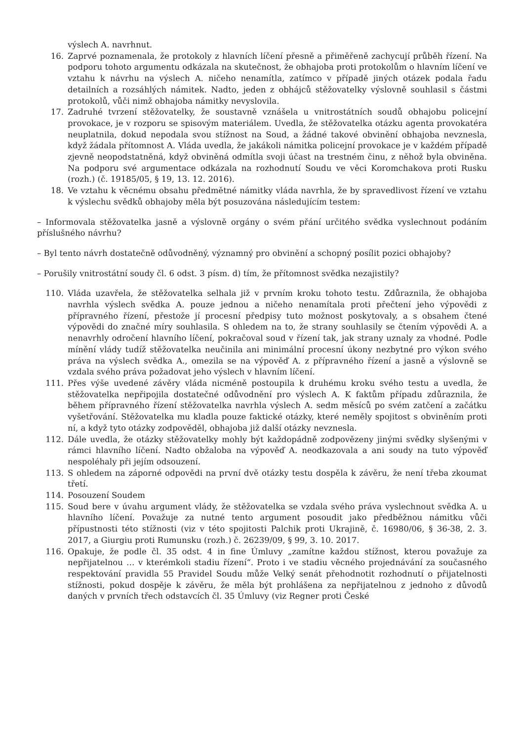výslech A. navrhnut.
16. Zaprvé poznamenala, že protokoly z hlavních líčení přesně a přiměřeně zachycují průběh řízení. Na podporu tohoto argumentu odkázala na skutečnost, že obhajoba proti protokolům o hlavním líčení ve vztahu k návrhu na výslech A. ničeho nenamítla, zatímco v případě jiných otázek podala řadu detailních a rozsáhlých námitek. Nadto, jeden z obhájců stěžovatelky výslovně souhlasil s částmi protokolů, vůči nimž obhajoba námitky nevyslovila.
17. Zadruhé tvrzení stěžovatelky, že soustavně vznášela u vnitrostátních soudů obhajobu policejní provokace, je v rozporu se spisovým materiálem. Uvedla, že stěžovatelka otázku agenta provokatéra neuplatnila, dokud nepodala svou stížnost na Soud, a žádné takové obvinění obhajoba nevznesla, když žádala přítomnost A. Vláda uvedla, že jakákoli námitka policejní provokace je v každém případě zjevně neopodstatněná, když obviněná odmítla svoji účast na trestném činu, z něhož byla obviněna. Na podporu své argumentace odkázala na rozhodnutí Soudu ve věci Koromchakova proti Rusku (rozh.) (č. 19185/05, § 19, 13. 12. 2016).
18. Ve vztahu k věcnému obsahu předmětné námitky vláda navrhla, že by spravedlivost řízení ve vztahu k výslechu svědků obhajoby měla být posuzována následujícím testem:
– Informovala stěžovatelka jasně a výslovně orgány o svém přání určitého svědka vyslechnout podáním příslušného návrhu?
– Byl tento návrh dostatečně odůvodněný, významný pro obvinění a schopný posílit pozici obhajoby?
– Porušily vnitrostátní soudy čl. 6 odst. 3 písm. d) tím, že přítomnost svědka nezajistily?
110. Vláda uzavřela, že stěžovatelka selhala již v prvním kroku tohoto testu. Zdůraznila, že obhajoba navrhla výslech svědka A. pouze jednou a ničeho nenamítala proti přečtení jeho výpovědi z přípravného řízení, přestože jí procesní předpisy tuto možnost poskytovaly, a s obsahem čtené výpovědi do značné míry souhlasila. S ohledem na to, že strany souhlasily se čtením výpovědi A. a nenavrhly odročení hlavního líčení, pokračoval soud v řízení tak, jak strany uznaly za vhodné. Podle mínění vlády tudíž stěžovatelka neučinila ani minimální procesní úkony nezbytné pro výkon svého práva na výslech svědka A., omezila se na výpověď A. z přípravného řízení a jasně a výslovně se vzdala svého práva požadovat jeho výslech v hlavním líčení.
111. Přes výše uvedené závěry vláda nicméně postoupila k druhému kroku svého testu a uvedla, že stěžovatelka nepřipojila dostatečné odůvodnění pro výslech A. K faktům případu zdůraznila, že během přípravného řízení stěžovatelka navrhla výslech A. sedm měsíců po svém zatčení a začátku vyšetřování. Stěžovatelka mu kladla pouze faktické otázky, které neměly spojitost s obviněním proti ní, a když tyto otázky zodpověděl, obhajoba již další otázky nevznesla.
112. Dále uvedla, že otázky stěžovatelky mohly být každopádně zodpovězeny jinými svědky slyšenými v rámci hlavního líčení. Nadto obžaloba na výpověď A. neodkazovala a ani soudy na tuto výpověď nespoléhaly při jejím odsouzení.
113. S ohledem na záporné odpovědi na první dvě otázky testu dospěla k závěru, že není třeba zkoumat třetí.
114. Posouzení Soudem
115. Soud bere v úvahu argument vlády, že stěžovatelka se vzdala svého práva vyslechnout svědka A. u hlavního líčení. Považuje za nutné tento argument posoudit jako předběžnou námitku vůči přípustnosti této stížnosti (viz v této spojitosti Palchik proti Ukrajině, č. 16980/06, § 36-38, 2. 3. 2017, a Giurgiu proti Rumunsku (rozh.) č. 26239/09, § 99, 3. 10. 2017.
116. Opakuje, že podle čl. 35 odst. 4 in fine Úmluvy „zamítne každou stížnost, kterou považuje za nepřijatelnou … v kterémkoli stadiu řízení“. Proto i ve stadiu věcného projednávání za současného respektování pravidla 55 Pravidel Soudu může Velký senát přehodnotit rozhodnutí o přijatelnosti stížnosti, pokud dospěje k závěru, že měla být prohlášena za nepřijatelnou z jednoho z důvodů daných v prvních třech odstavcích čl. 35 Úmluvy (viz Regner proti České